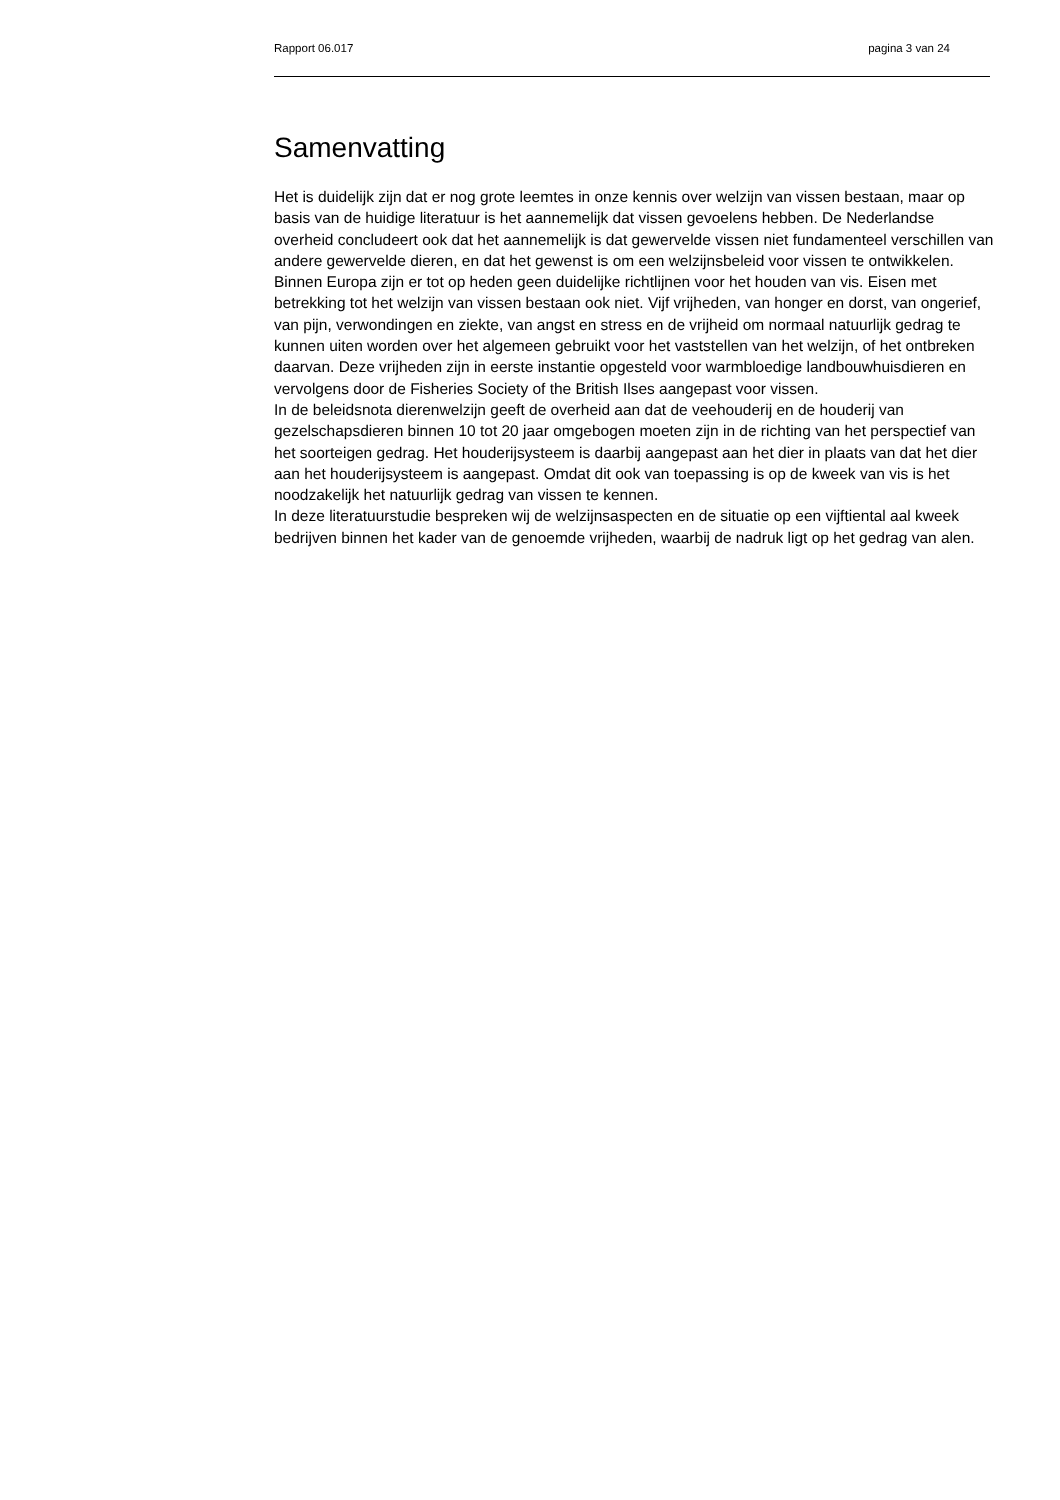Rapport 06.017 pagina 3 van 24
Samenvatting
Het is duidelijk zijn dat er nog grote leemtes in onze kennis over welzijn van vissen bestaan, maar op basis van de huidige literatuur is het aannemelijk dat vissen gevoelens hebben. De Nederlandse overheid concludeert ook dat het aannemelijk is dat gewervelde vissen niet fundamenteel verschillen van andere gewervelde dieren, en dat het gewenst is om een welzijnsbeleid voor vissen te ontwikkelen.
Binnen Europa zijn er tot op heden geen duidelijke richtlijnen voor het houden van vis. Eisen met betrekking tot het welzijn van vissen bestaan ook niet. Vijf vrijheden, van honger en dorst, van ongerief, van pijn, verwondingen en ziekte, van angst en stress en de vrijheid om normaal natuurlijk gedrag te kunnen uiten worden over het algemeen gebruikt voor het vaststellen van het welzijn, of het ontbreken daarvan. Deze vrijheden zijn in eerste instantie opgesteld voor warmbloedige landbouwhuisdieren en vervolgens door de Fisheries Society of the British Ilses aangepast voor vissen.
In de beleidsnota dierenwelzijn geeft de overheid aan dat de veehouderij en de houderij van gezelschapsdieren binnen 10 tot 20 jaar omgebogen moeten zijn in de richting van het perspectief van het soorteigen gedrag. Het houderijsysteem is daarbij aangepast aan het dier in plaats van dat het dier aan het houderijsysteem is aangepast. Omdat dit ook van toepassing is op de kweek van vis is het noodzakelijk het natuurlijk gedrag van vissen te kennen.
In deze literatuurstudie bespreken wij de welzijnsaspecten en de situatie op een vijftiental aal kweek bedrijven binnen het kader van de genoemde vrijheden, waarbij de nadruk ligt op het gedrag van alen.